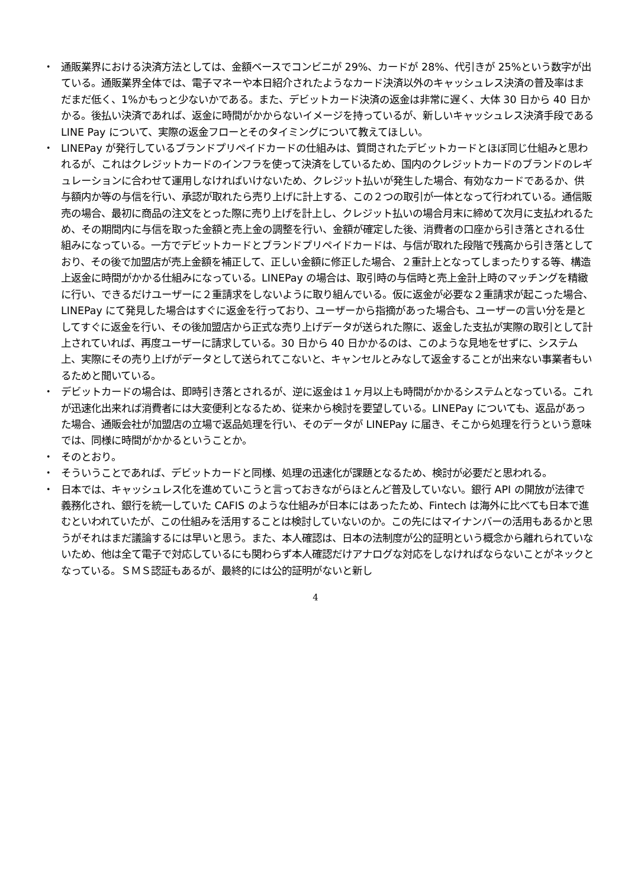・ 通販業界における決済方法としては、金額ベースでコンビニが 29%、カードが 28%、代引きが 25%という数字が出ている。通販業界全体では、電子マネーや本日紹介されたようなカード決済以外のキャッシュレス決済の普及率はまだまだ低く、1%かもっと少ないかである。また、デビットカード決済の返金は非常に遅く、大体 30 日から 40 日かかる。後払い決済であれば、返金に時間がかからないイメージを持っているが、新しいキャッシュレス決済手段である LINE Pay について、実際の返金フローとそのタイミングについて教えてほしい。
・ LINEPay が発行しているブランドプリペイドカードの仕組みは、質問されたデビットカードとほぼ同じ仕組みと思われるが、これはクレジットカードのインフラを使って決済をしているため、国内のクレジットカードのブランドのレギュレーションに合わせて運用しなければいけないため、クレジット払いが発生した場合、有効なカードであるか、供与額内か等の与信を行い、承認が取れたら売り上げに計上する、この２つの取引が一体となって行われている。通信販売の場合、最初に商品の注文をとった際に売り上げを計上し、クレジット払いの場合月末に締めて次月に支払われるため、その期間内に与信を取った金額と売上金の調整を行い、金額が確定した後、消費者の口座から引き落とされる仕組みになっている。一方でデビットカードとブランドプリペイドカードは、与信が取れた段階で残高から引き落としており、その後で加盟店が売上金額を補正して、正しい金額に修正した場合、２重計上となってしまったりする等、構造上返金に時間がかかる仕組みになっている。LINEPay の場合は、取引時の与信時と売上金計上時のマッチングを精緻に行い、できるだけユーザーに２重請求をしないように取り組んでいる。仮に返金が必要な２重請求が起こった場合、LINEPay にて発見した場合はすぐに返金を行っており、ユーザーから指摘があった場合も、ユーザーの言い分を是としてすぐに返金を行い、その後加盟店から正式な売り上げデータが送られた際に、返金した支払が実際の取引として計上されていれば、再度ユーザーに請求している。30 日から 40 日かかるのは、このような見地をせずに、システム上、実際にその売り上げがデータとして送られてこないと、キャンセルとみなして返金することが出来ない事業者もいるためと聞いている。
・ デビットカードの場合は、即時引き落とされるが、逆に返金は１ヶ月以上も時間がかかるシステムとなっている。これが迅速化出来れば消費者には大変便利となるため、従来から検討を要望している。LINEPay についても、返品があった場合、通販会社が加盟店の立場で返品処理を行い、そのデータが LINEPay に届き、そこから処理を行うという意味では、同様に時間がかかるということか。
・ そのとおり。
・ そういうことであれば、デビットカードと同様、処理の迅速化が課題となるため、検討が必要だと思われる。
・ 日本では、キャッシュレス化を進めていこうと言っておきながらほとんど普及していない。銀行 API の開放が法律で義務化され、銀行を統一していた CAFIS のような仕組みが日本にはあったため、Fintech は海外に比べても日本で進むといわれていたが、この仕組みを活用することは検討していないのか。この先にはマイナンバーの活用もあるかと思うがそれはまだ議論するには早いと思う。また、本人確認は、日本の法制度が公的証明という概念から離れられていないため、他は全て電子で対応しているにも関わらず本人確認だけアナログな対応をしなければならないことがネックとなっている。ＳＭＳ認証もあるが、最終的には公的証明がないと新し
4